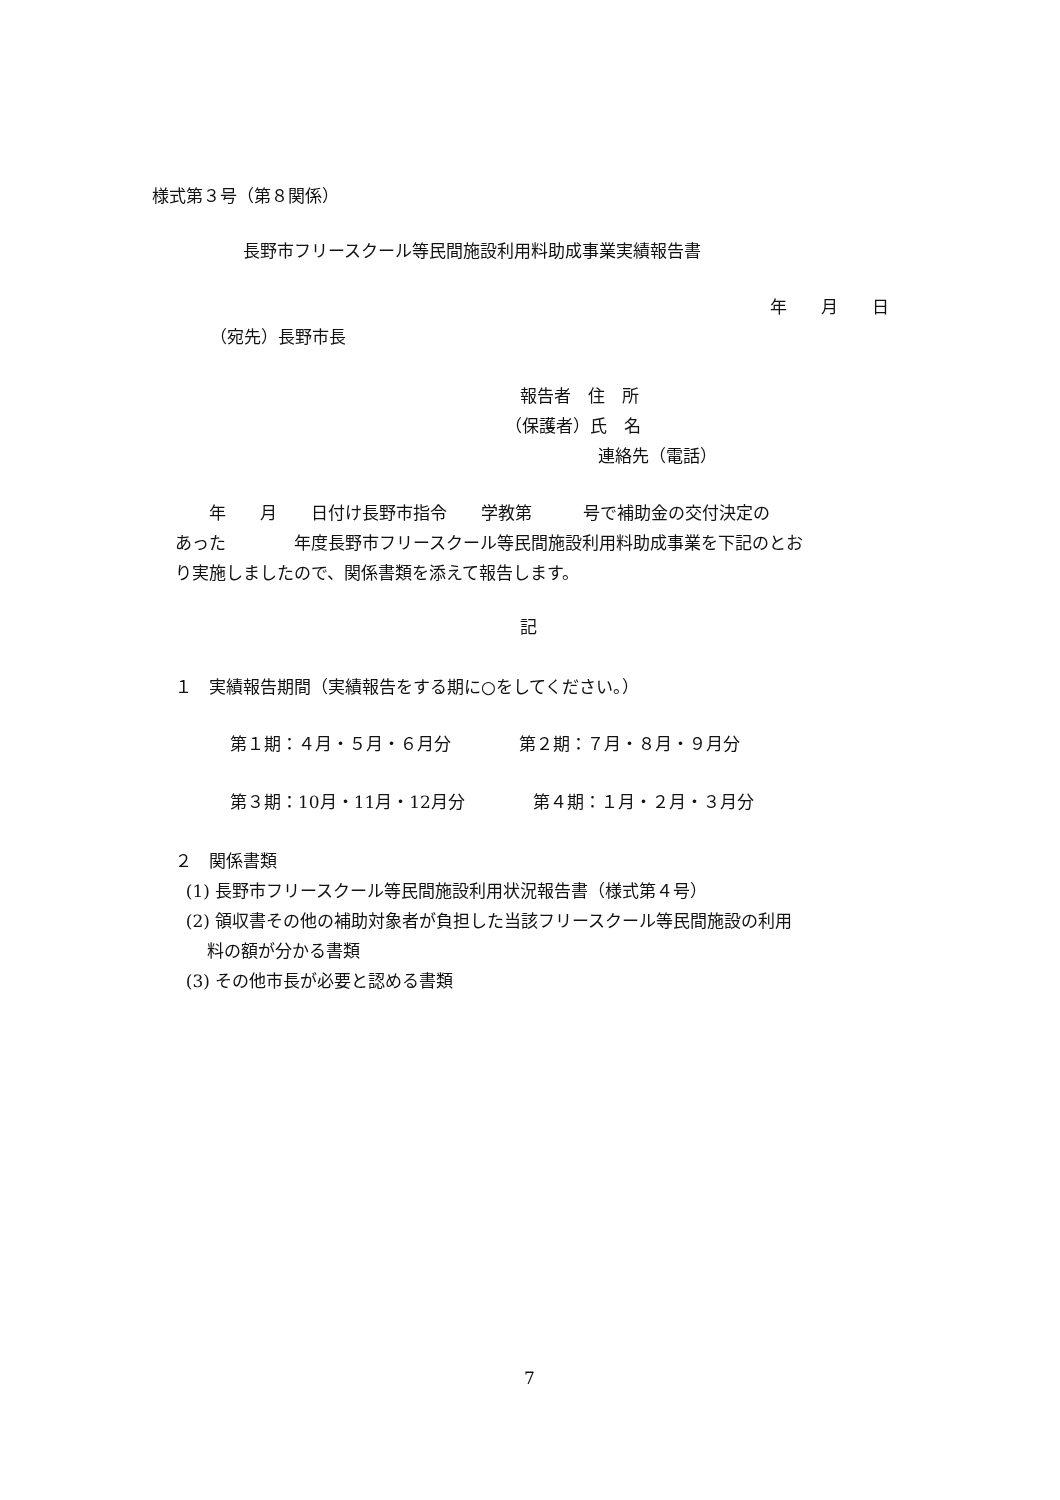様式第３号（第８関係）
長野市フリースクール等民間施設利用料助成事業実績報告書
年　　月　　日
（宛先）長野市長
報告者　住　所
（保護者）氏　名
連絡先（電話）
　　年　　月　　日付け長野市指令　　学教第　　　号で補助金の交付決定の あった　　　　年度長野市フリースクール等民間施設利用料助成事業を下記のとお り実施しましたので、関係書類を添えて報告します。
記
１　実績報告期間（実績報告をする期に○をしてください。）
第１期：４月・５月・６月分　　　　第２期：７月・８月・９月分
第３期：10月・11月・12月分　　　　第４期：１月・２月・３月分
２　関係書類 (1) 長野市フリースクール等民間施設利用状況報告書（様式第４号） (2) 領収書その他の補助対象者が負担した当該フリースクール等民間施設の利用 料の額が分かる書類 (3) その他市長が必要と認める書類
7